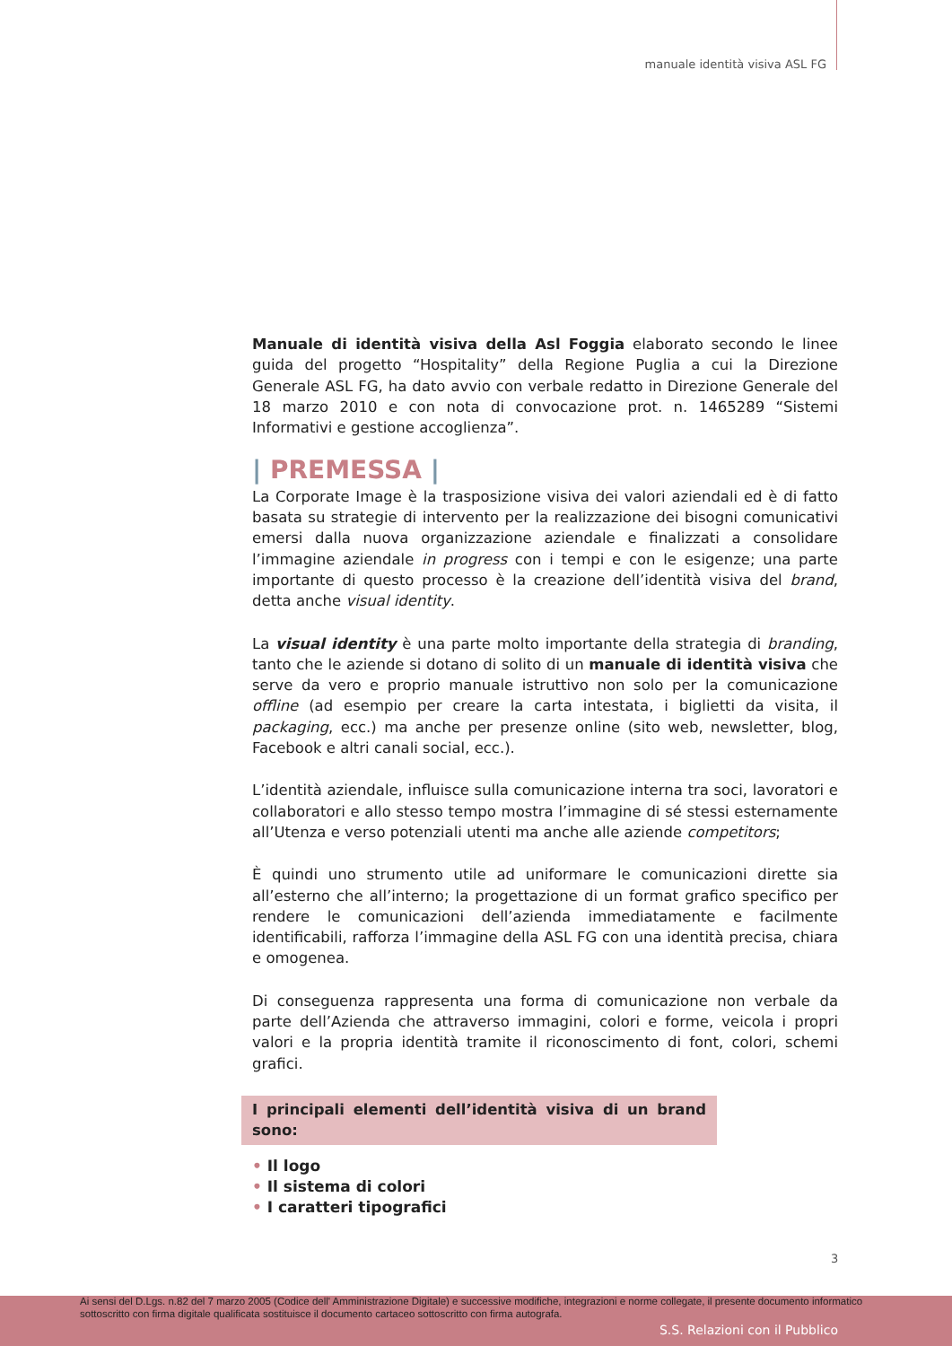manuale identità visiva ASL FG
Manuale di identità visiva della Asl Foggia elaborato secondo le linee guida del progetto “Hospitality” della Regione Puglia a cui la Direzione Generale ASL FG, ha dato avvio con verbale redatto in Direzione Generale del 18 marzo 2010 e con nota di convocazione prot. n. 1465289 “Sistemi Informativi e gestione accoglienza”.
| PREMESSA |
La Corporate Image è la trasposizione visiva dei valori aziendali ed è di fatto basata su strategie di intervento per la realizzazione dei bisogni comunicativi emersi dalla nuova organizzazione aziendale e finalizzati a consolidare l’immagine aziendale in progress con i tempi e con le esigenze; una parte importante di questo processo è la creazione dell’identità visiva del brand, detta anche visual identity.
La visual identity è una parte molto importante della strategia di branding, tanto che le aziende si dotano di solito di un manuale di identità visiva che serve da vero e proprio manuale istruttivo non solo per la comunicazione offline (ad esempio per creare la carta intestata, i biglietti da visita, il packaging, ecc.) ma anche per presenze online (sito web, newsletter, blog, Facebook e altri canali social, ecc.).
L’identità aziendale, influisce sulla comunicazione interna tra soci, lavoratori e collaboratori e allo stesso tempo mostra l’immagine di sé stessi esternamente all’Utenza e verso potenziali utenti ma anche alle aziende competitors;
È quindi uno strumento utile ad uniformare le comunicazioni dirette sia all’esterno che all’interno; la progettazione di un format grafico specifico per rendere le comunicazioni dell’azienda immediatamente e facilmente identificabili, rafforza l’immagine della ASL FG con una identità precisa, chiara e omogenea.
Di conseguenza rappresenta una forma di comunicazione non verbale da parte dell’Azienda che attraverso immagini, colori e forme, veicola i propri valori e la propria identità tramite il riconoscimento di font, colori, schemi grafici.
I principali elementi dell’identità visiva di un brand sono:
• Il logo
• Il sistema di colori
• I caratteri tipografici
3
Ai sensi del D.Lgs. n.82 del 7 marzo 2005 (Codice dell' Amministrazione Digitale) e successive modifiche, integrazioni e norme collegate, il presente documento informatico sottoscritto con firma digitale qualificata sostituisce il documento cartaceo sottoscritto con firma autografa.
S.S. Relazioni con il Pubblico